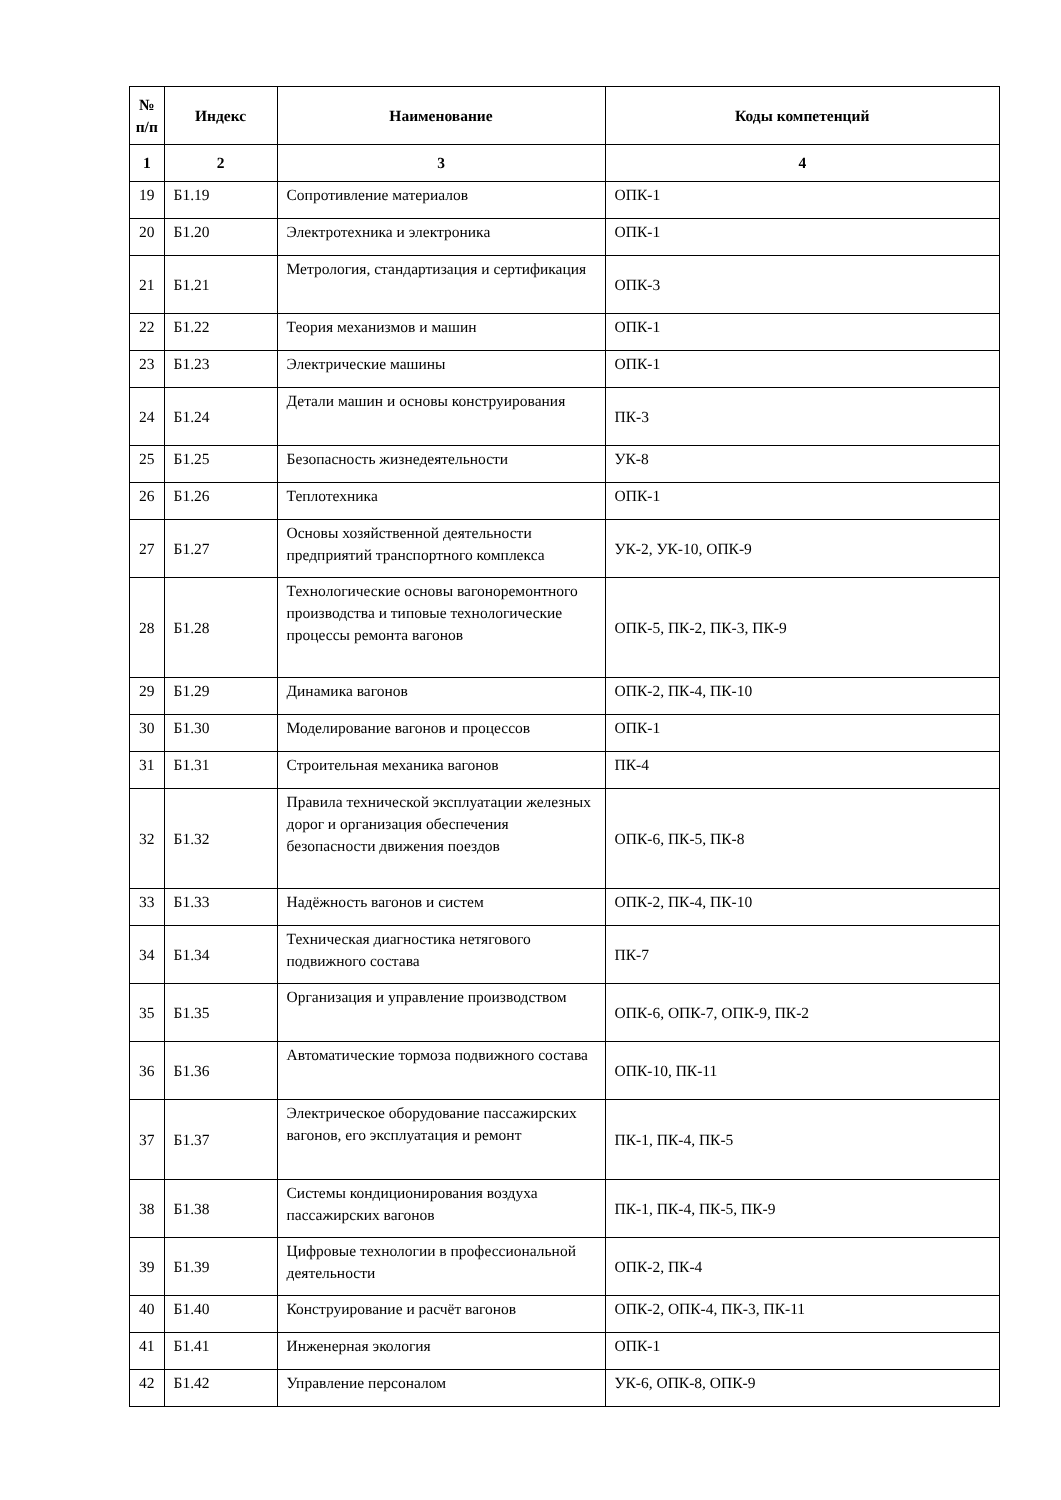| № п/п | Индекс | Наименование | Коды компетенций |
| --- | --- | --- | --- |
| 1 | 2 | 3 | 4 |
| 19 | Б1.19 | Сопротивление материалов | ОПК-1 |
| 20 | Б1.20 | Электротехника и электроника | ОПК-1 |
| 21 | Б1.21 | Метрология, стандартизация и сертификация | ОПК-3 |
| 22 | Б1.22 | Теория механизмов и машин | ОПК-1 |
| 23 | Б1.23 | Электрические машины | ОПК-1 |
| 24 | Б1.24 | Детали машин и основы конструирования | ПК-3 |
| 25 | Б1.25 | Безопасность жизнедеятельности | УК-8 |
| 26 | Б1.26 | Теплотехника | ОПК-1 |
| 27 | Б1.27 | Основы хозяйственной деятельности предприятий транспортного комплекса | УК-2, УК-10, ОПК-9 |
| 28 | Б1.28 | Технологические основы вагоноремонтного производства и типовые технологические процессы ремонта вагонов | ОПК-5, ПК-2, ПК-3, ПК-9 |
| 29 | Б1.29 | Динамика вагонов | ОПК-2, ПК-4, ПК-10 |
| 30 | Б1.30 | Моделирование вагонов и процессов | ОПК-1 |
| 31 | Б1.31 | Строительная механика вагонов | ПК-4 |
| 32 | Б1.32 | Правила технической эксплуатации железных дорог и организация обеспечения безопасности движения поездов | ОПК-6, ПК-5, ПК-8 |
| 33 | Б1.33 | Надёжность вагонов и систем | ОПК-2, ПК-4, ПК-10 |
| 34 | Б1.34 | Техническая диагностика нетягового подвижного состава | ПК-7 |
| 35 | Б1.35 | Организация и управление производством | ОПК-6, ОПК-7, ОПК-9, ПК-2 |
| 36 | Б1.36 | Автоматические тормоза подвижного состава | ОПК-10, ПК-11 |
| 37 | Б1.37 | Электрическое оборудование пассажирских вагонов, его эксплуатация и ремонт | ПК-1, ПК-4, ПК-5 |
| 38 | Б1.38 | Системы кондиционирования воздуха пассажирских вагонов | ПК-1, ПК-4, ПК-5, ПК-9 |
| 39 | Б1.39 | Цифровые технологии в профессиональной деятельности | ОПК-2, ПК-4 |
| 40 | Б1.40 | Конструирование и расчёт вагонов | ОПК-2, ОПК-4, ПК-3, ПК-11 |
| 41 | Б1.41 | Инженерная экология | ОПК-1 |
| 42 | Б1.42 | Управление персоналом | УК-6, ОПК-8, ОПК-9 |